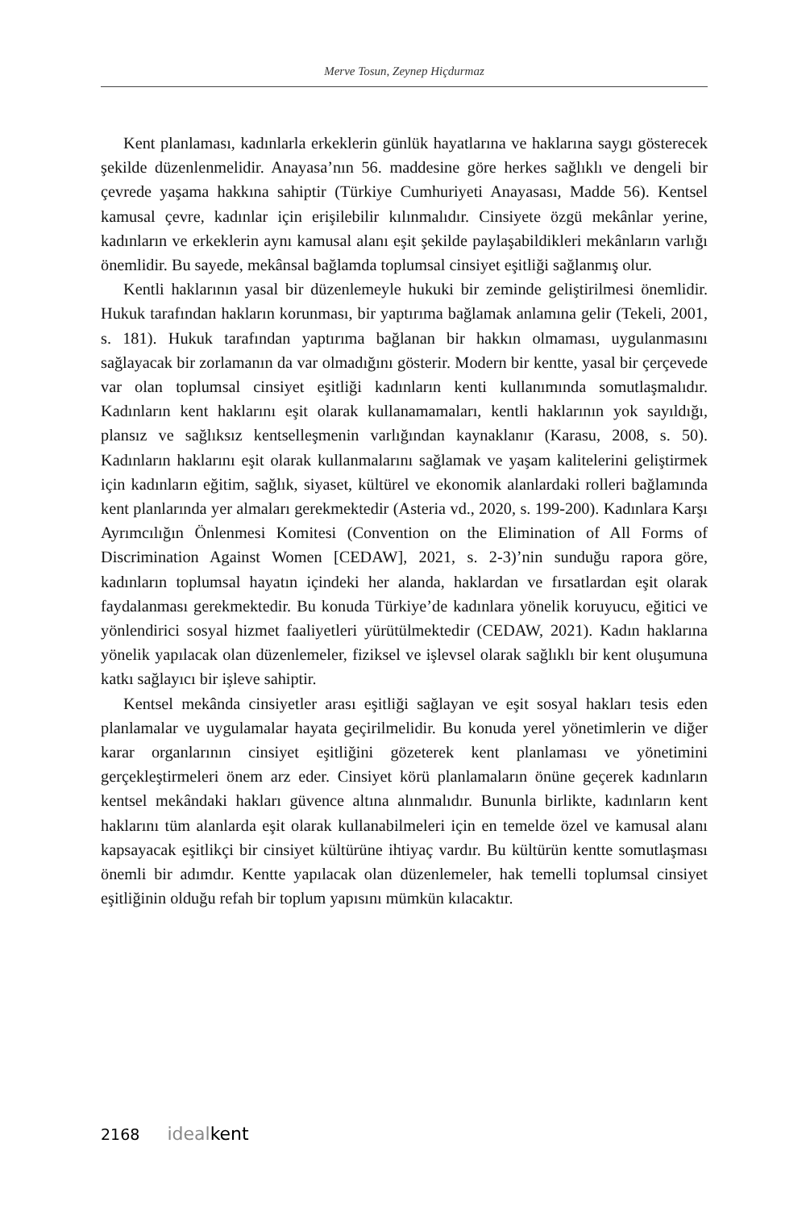Merve Tosun, Zeynep Hiçdurmaz
Kent planlaması, kadınlarla erkeklerin günlük hayatlarına ve haklarına saygı gösterecek şekilde düzenlenmelidir. Anayasa’nın 56. maddesine göre herkes sağlıklı ve dengeli bir çevrede yaşama hakkına sahiptir (Türkiye Cumhuriyeti Anayasası, Madde 56). Kentsel kamusal çevre, kadınlar için erişilebilir kılınmalıdır. Cinsiyete özgü mekânlar yerine, kadınların ve erkeklerin aynı kamusal alanı eşit şekilde paylaşabildikleri mekânların varlığı önemlidir. Bu sayede, mekânsal bağlamda toplumsal cinsiyet eşitliği sağlanmış olur.
Kentli haklarının yasal bir düzenlemeyle hukuki bir zeminde geliştirilmesi önemlidir. Hukuk tarafından hakların korunması, bir yaptırıma bağlamak anlamına gelir (Tekeli, 2001, s. 181). Hukuk tarafından yaptırıma bağlanan bir hakkın olmaması, uygulanmasını sağlayacak bir zorlamanın da var olmadığını gösterir. Modern bir kentte, yasal bir çerçevede var olan toplumsal cinsiyet eşitliği kadınların kenti kullanımında somutlaşmalıdır. Kadınların kent haklarını eşit olarak kullanamamaları, kentli haklarının yok sayıldığı, plansız ve sağlıksız kentselleşmenin varlığından kaynaklanır (Karasu, 2008, s. 50). Kadınların haklarını eşit olarak kullanmalarını sağlamak ve yaşam kalitelerini geliştirmek için kadınların eğitim, sağlık, siyaset, kültürel ve ekonomik alanlardaki rolleri bağlamında kent planlarında yer almaları gerekmektedir (Asteria vd., 2020, s. 199-200). Kadınlara Karşı Ayrımcılığın Önlenmesi Komitesi (Convention on the Elimination of All Forms of Discrimination Against Women [CEDAW], 2021, s. 2-3)’nin sunduğu rapora göre, kadınların toplumsal hayatın içindeki her alanda, haklardan ve fırsatlardan eşit olarak faydalanması gerekmektedir. Bu konuda Türkiye’de kadınlara yönelik koruyucu, eğitici ve yönlendirici sosyal hizmet faaliyetleri yürütülmektedir (CEDAW, 2021). Kadın haklarına yönelik yapılacak olan düzenlemeler, fiziksel ve işlevsel olarak sağlıklı bir kent oluşumuna katkı sağlayıcı bir işleve sahiptir.
Kentsel mekânda cinsiyetler arası eşitliği sağlayan ve eşit sosyal hakları tesis eden planlamalar ve uygulamalar hayata geçirilmelidir. Bu konuda yerel yönetimlerin ve diğer karar organlarının cinsiyet eşitliğini gözeterek kent planlaması ve yönetimini gerçekleştirmeleri önem arz eder. Cinsiyet körü planlamaların önüne geçerek kadınların kentsel mekândaki hakları güvence altına alınmalıdır. Bununla birlikte, kadınların kent haklarını tüm alanlarda eşit olarak kullanabilmeleri için en temelde özel ve kamusal alanı kapsayacak eşitlikçi bir cinsiyet kültürüne ihtiyaç vardır. Bu kültürün kentte somutlaşması önemli bir adımdır. Kentte yapılacak olan düzenlemeler, hak temelli toplumsal cinsiyet eşitliğinin olduğu refah bir toplum yapısını mümkün kılacaktır.
2168 ideal kent